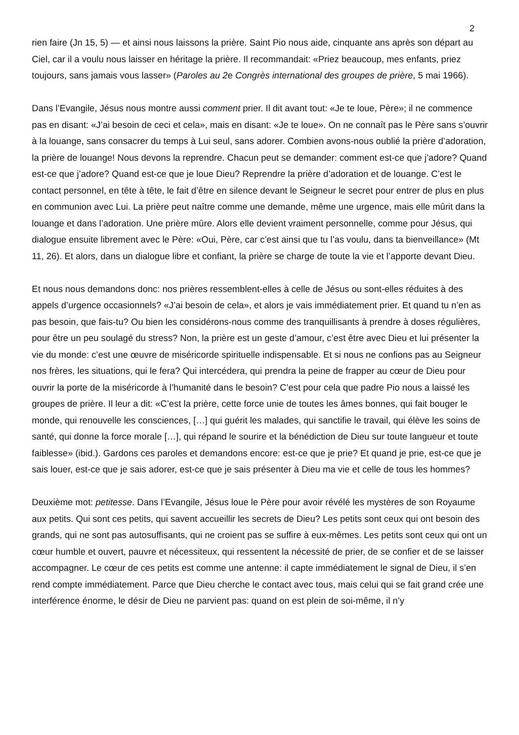2
rien faire (Jn 15, 5) — et ainsi nous laissons la prière. Saint Pio nous aide, cinquante ans après son départ au Ciel, car il a voulu nous laisser en héritage la prière. Il recommandait: «Priez beaucoup, mes enfants, priez toujours, sans jamais vous lasser» (Paroles au 2e Congrès international des groupes de prière, 5 mai 1966).
Dans l’Evangile, Jésus nous montre aussi comment prier. Il dit avant tout: «Je te loue, Père»; il ne commence pas en disant: «J’ai besoin de ceci et cela», mais en disant: «Je te loue». On ne connaît pas le Père sans s’ouvrir à la louange, sans consacrer du temps à Lui seul, sans adorer. Combien avons-nous oublié la prière d’adoration, la prière de louange! Nous devons la reprendre. Chacun peut se demander: comment est-ce que j’adore? Quand est-ce que j’adore? Quand est-ce que je loue Dieu? Reprendre la prière d’adoration et de louange. C’est le contact personnel, en tête à tête, le fait d’être en silence devant le Seigneur le secret pour entrer de plus en plus en communion avec Lui. La prière peut naître comme une demande, même une urgence, mais elle mûrit dans la louange et dans l’adoration. Une prière mûre. Alors elle devient vraiment personnelle, comme pour Jésus, qui dialogue ensuite librement avec le Père: «Oui, Père, car c’est ainsi que tu l’as voulu, dans ta bienveillance» (Mt 11, 26). Et alors, dans un dialogue libre et confiant, la prière se charge de toute la vie et l’apporte devant Dieu.
Et nous nous demandons donc: nos prières ressemblent-elles à celle de Jésus ou sont-elles réduites à des appels d’urgence occasionnels? «J’ai besoin de cela», et alors je vais immédiatement prier. Et quand tu n’en as pas besoin, que fais-tu? Ou bien les considérons-nous comme des tranquillisants à prendre à doses régulières, pour être un peu soulagé du stress? Non, la prière est un geste d’amour, c’est être avec Dieu et lui présenter la vie du monde: c’est une œuvre de miséricorde spirituelle indispensable. Et si nous ne confions pas au Seigneur nos frères, les situations, qui le fera? Qui intercédera, qui prendra la peine de frapper au cœur de Dieu pour ouvrir la porte de la miséricorde à l’humanité dans le besoin? C’est pour cela que padre Pio nous a laissé les groupes de prière. Il leur a dit: «C’est la prière, cette force unie de toutes les âmes bonnes, qui fait bouger le monde, qui renouvelle les consciences, […] qui guérit les malades, qui sanctifie le travail, qui élève les soins de santé, qui donne la force morale […], qui répand le sourire et la bénédiction de Dieu sur toute langueur et toute faiblesse» (ibid.). Gardons ces paroles et demandons encore: est-ce que je prie? Et quand je prie, est-ce que je sais louer, est-ce que je sais adorer, est-ce que je sais présenter à Dieu ma vie et celle de tous les hommes?
Deuxième mot: petitesse. Dans l’Evangile, Jésus loue le Père pour avoir révélé les mystères de son Royaume aux petits. Qui sont ces petits, qui savent accueillir les secrets de Dieu? Les petits sont ceux qui ont besoin des grands, qui ne sont pas autosuffisants, qui ne croient pas se suffire à eux-mêmes. Les petits sont ceux qui ont un cœur humble et ouvert, pauvre et nécessiteux, qui ressentent la nécessité de prier, de se confier et de se laisser accompagner. Le cœur de ces petits est comme une antenne: il capte immédiatement le signal de Dieu, il s’en rend compte immédiatement. Parce que Dieu cherche le contact avec tous, mais celui qui se fait grand crée une interférence énorme, le désir de Dieu ne parvient pas: quand on est plein de soi-même, il n’y